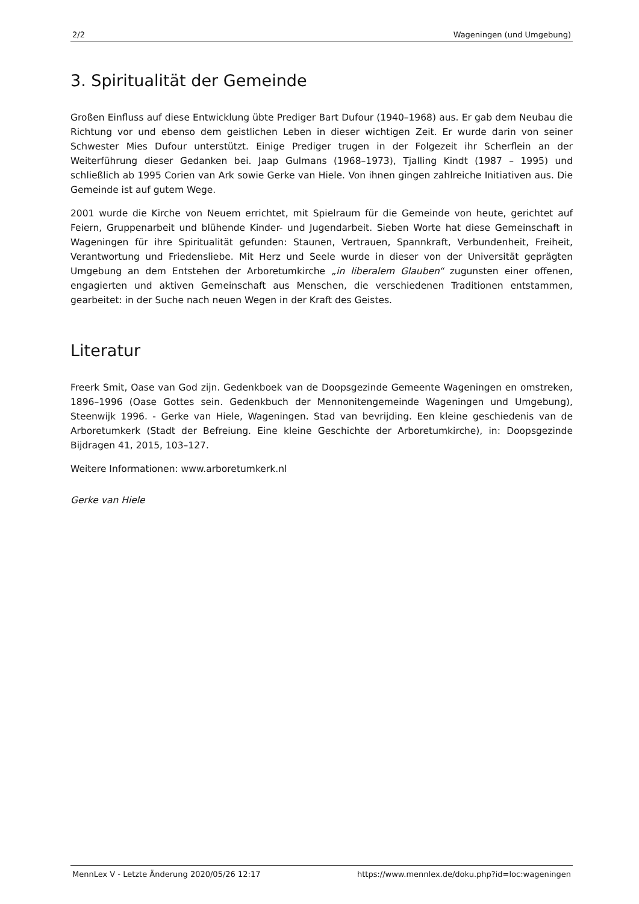2/2 Wageningen (und Umgebung)
3. Spiritualität der Gemeinde
Großen Einfluss auf diese Entwicklung übte Prediger Bart Dufour (1940–1968) aus. Er gab dem Neubau die Richtung vor und ebenso dem geistlichen Leben in dieser wichtigen Zeit. Er wurde darin von seiner Schwester Mies Dufour unterstützt. Einige Prediger trugen in der Folgezeit ihr Scherflein an der Weiterführung dieser Gedanken bei. Jaap Gulmans (1968–1973), Tjalling Kindt (1987 – 1995) und schließlich ab 1995 Corien van Ark sowie Gerke van Hiele. Von ihnen gingen zahlreiche Initiativen aus. Die Gemeinde ist auf gutem Wege.
2001 wurde die Kirche von Neuem errichtet, mit Spielraum für die Gemeinde von heute, gerichtet auf Feiern, Gruppenarbeit und blühende Kinder- und Jugendarbeit. Sieben Worte hat diese Gemeinschaft in Wageningen für ihre Spiritualität gefunden: Staunen, Vertrauen, Spannkraft, Verbundenheit, Freiheit, Verantwortung und Friedensliebe. Mit Herz und Seele wurde in dieser von der Universität geprägten Umgebung an dem Entstehen der Arboretumkirche „in liberalem Glauben“ zugunsten einer offenen, engagierten und aktiven Gemeinschaft aus Menschen, die verschiedenen Traditionen entstammen, gearbeitet: in der Suche nach neuen Wegen in der Kraft des Geistes.
Literatur
Freerk Smit, Oase van God zijn. Gedenkboek van de Doopsgezinde Gemeente Wageningen en omstreken, 1896–1996 (Oase Gottes sein. Gedenkbuch der Mennonitengemeinde Wageningen und Umgebung), Steenwijk 1996. - Gerke van Hiele, Wageningen. Stad van bevrijding. Een kleine geschiedenis van de Arboretumkerk (Stadt der Befreiung. Eine kleine Geschichte der Arboretumkirche), in: Doopsgezinde Bijdragen 41, 2015, 103–127.
Weitere Informationen: www.arboretumkerk.nl
Gerke van Hiele
MennLex V - Letzte Änderung 2020/05/26 12:17 https://www.mennlex.de/doku.php?id=loc:wageningen